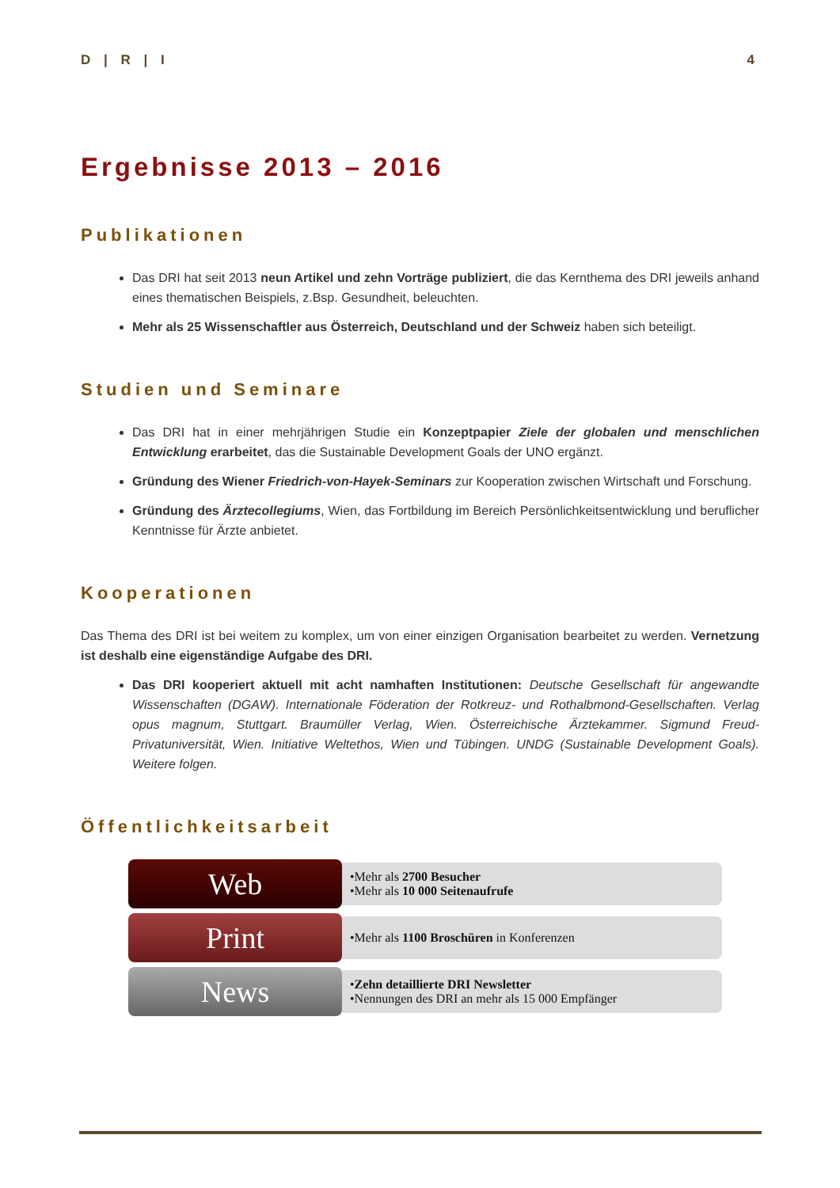D | R | I 4
Ergebnisse 2013 – 2016
Publikationen
Das DRI hat seit 2013 neun Artikel und zehn Vorträge publiziert, die das Kernthema des DRI jeweils anhand eines thematischen Beispiels, z.Bsp. Gesundheit, beleuchten.
Mehr als 25 Wissenschaftler aus Österreich, Deutschland und der Schweiz haben sich beteiligt.
Studien und Seminare
Das DRI hat in einer mehrjährigen Studie ein Konzeptpapier Ziele der globalen und menschlichen Entwicklung erarbeitet, das die Sustainable Development Goals der UNO ergänzt.
Gründung des Wiener Friedrich-von-Hayek-Seminars zur Kooperation zwischen Wirtschaft und Forschung.
Gründung des Ärztecollegiums, Wien, das Fortbildung im Bereich Persönlichkeitsentwicklung und beruflicher Kenntnisse für Ärzte anbietet.
Kooperationen
Das Thema des DRI ist bei weitem zu komplex, um von einer einzigen Organisation bearbeitet zu werden. Vernetzung ist deshalb eine eigenständige Aufgabe des DRI.
Das DRI kooperiert aktuell mit acht namhaften Institutionen: Deutsche Gesellschaft für angewandte Wissenschaften (DGAW). Internationale Föderation der Rotkreuz- und Rothalbmond-Gesellschaften. Verlag opus magnum, Stuttgart. Braumüller Verlag, Wien. Österreichische Ärztekammer. Sigmund Freud-Privatuniversität, Wien. Initiative Weltethos, Wien und Tübingen. UNDG (Sustainable Development Goals). Weitere folgen.
Öffentlichkeitsarbeit
Web
•Mehr als 2700 Besucher
•Mehr als 10 000 Seitenaufrufe
Print
•Mehr als 1100 Broschüren in Konferenzen
News
•Zehn detaillierte DRI Newsletter
•Nennungen des DRI an mehr als 15 000 Empfänger